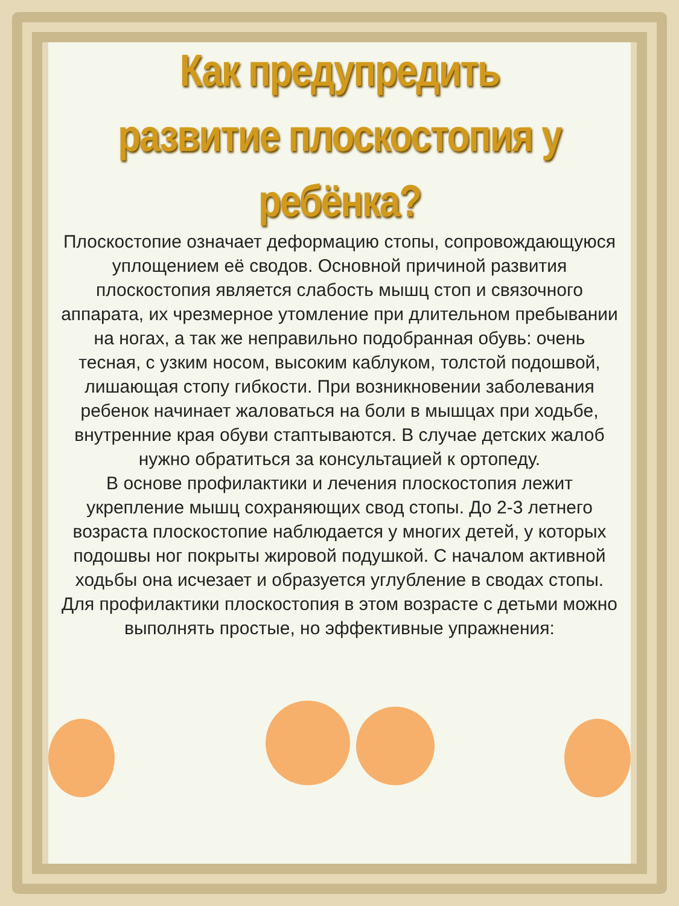Как предупредить
развитие плоскостопия у ребёнка?
Плоскостопие означает деформацию стопы, сопровождающуюся уплощением её сводов. Основной причиной развития плоскостопия является слабость мышц стоп и связочного аппарата, их чрезмерное утомление при длительном пребывании на ногах, а так же неправильно подобранная обувь: очень тесная, с узким носом, высоким каблуком, толстой подошвой, лишающая стопу гибкости. При возникновении заболевания ребенок начинает жаловаться на боли в мышцах при ходьбе, внутренние края обуви стаптываются. В случае детских жалоб нужно обратиться за консультацией к ортопеду.
В основе профилактики и лечения плоскостопия лежит укрепление мышц сохраняющих свод стопы. До 2-3 летнего возраста плоскостопие наблюдается у многих детей, у которых подошвы ног покрыты жировой подушкой. С началом активной ходьбы она исчезает и образуется углубление в сводах стопы. Для профилактики плоскостопия в этом возрасте с детьми можно выполнять простые, но эффективные упражнения: